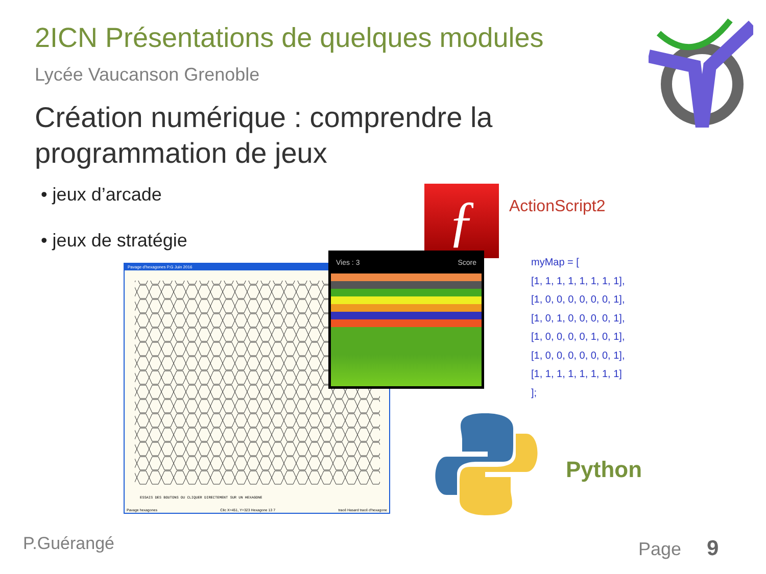2ICN Présentations de quelques modules
Lycée Vaucanson Grenoble
Création numérique : comprendre la
programmation de jeux
• jeux d’arcade
• jeux de stratégie ƒ ActionScript2
Pavage d'hexagones P.G Juin 2016
ESSAIS DES BOUTONS OU CLIQUER DIRECTEMENT SUR UN HEXAGONE
Pavage hexagones Clic X=451, Y=323 Hexagone 13 7 tracé Hasard tracé d'hexagone
Vies : 3 Score
myMap = [
[1, 1, 1, 1, 1, 1, 1, 1],
[1, 0, 0, 0, 0, 0, 0, 1],
[1, 0, 1, 0, 0, 0, 0, 1],
[1, 0, 0, 0, 0, 1, 0, 1],
[1, 0, 0, 0, 0, 0, 0, 1],
[1, 1, 1, 1, 1, 1, 1, 1]
];
Python
P.Guérangé Page 9